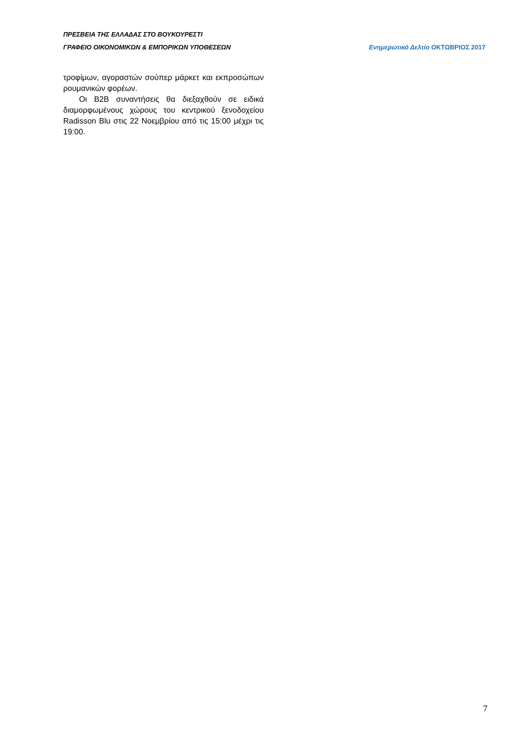ΠΡΕΣΒΕΙΑ ΤΗΣ ΕΛΛΑΔΑΣ ΣΤΟ ΒΟΥΚΟΥΡΕΣΤΙ
ΓΡΑΦΕΙΟ ΟΙΚΟΝΟΜΙΚΩΝ & ΕΜΠΟΡΙΚΩΝ ΥΠΟΘΕΣΕΩΝ Ενημερωτικό Δελτίο ΟΚΤΩΒΡΙΟΣ 2017
τροφίμων, αγοραστών σούπερ μάρκετ και εκπροσώπων ρουμανικών φορέων.
Οι B2B συναντήσεις θα διεξαχθούν σε ειδικά διαμορφωμένους χώρους του κεντρικού ξενοδοχείου Radisson Blu στις 22 Νοεμβρίου από τις 15:00 μέχρι τις 19:00.
7